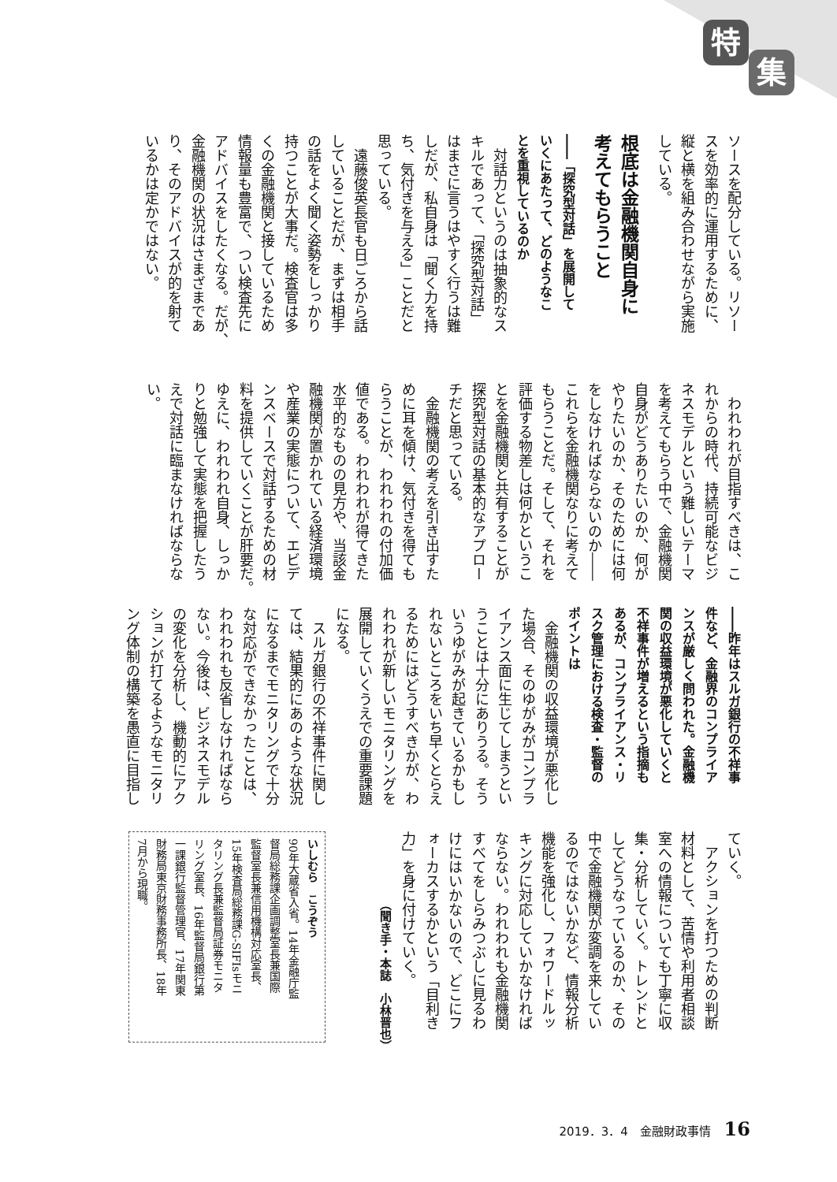特
集
ソースを配分している。リソー
スを効率的に運用するために、
縦と横を組み合わせながら実施
している。
根底は金融機関自身に
考えてもらうこと
――「探究型対話」を展開して
いくにあたって、どのようなこ
とを重視しているのか
　対話力というのは抽象的なス
キルであって、「探究型対話」
はまさに言うはやすく行うは難
しだが、私自身は「聞く力を持
ち、気付きを与える」ことだと
思っている。
　遠藤俊英長官も日ごろから話
していることだが、まずは相手
の話をよく聞く姿勢をしっかり
持つことが大事だ。検査官は多
くの金融機関と接しているため
情報量も豊富で、つい検査先に
アドバイスをしたくなる。だが、
金融機関の状況はさまざまであ
り、そのアドバイスが的を射て
いるかは定かではない。
　われわれが目指すべきは、こ
れからの時代、持続可能なビジ
ネスモデルという難しいテーマ
を考えてもらう中で、金融機関
自身がどうありたいのか、何が
やりたいのか、そのためには何
をしなければならないのか――
これらを金融機関なりに考えて
もらうことだ。そして、それを
評価する物差しは何かというこ
とを金融機関と共有することが
探究型対話の基本的なアプロー
チだと思っている。
　金融機関の考えを引き出すた
めに耳を傾け、気付きを得ても
らうことが、われわれの付加価
値である。われわれが得てきた
水平的なものの見方や、当該金
融機関が置かれている経済環境
や産業の実態について、エビデ
ンスベースで対話するための材
料を提供していくことが肝要だ。
ゆえに、われわれ自身、しっか
りと勉強して実態を把握したう
えで対話に臨まなければならな
い。
――昨年はスルガ銀行の不祥事
件など、金融界のコンプライア
ンスが厳しく問われた。金融機
関の収益環境が悪化していくと
不祥事件が増えるという指摘も
あるが、コンプライアンス・リ
スク管理における検査・監督の
ポイントは
　金融機関の収益環境が悪化し
た場合、そのゆがみがコンプラ
イアンス面に生じてしまうとい
うことは十分にありうる。そう
いうゆがみが起きているかもし
れないところをいち早くとらえ
るためにはどうすべきかが、わ
れわれが新しいモニタリングを
展開していくうえでの重要課題
になる。
　スルガ銀行の不祥事件に関し
ては、結果的にあのような状況
になるまでモニタリングで十分
な対応ができなかったことは、
われわれも反省しなければなら
ない。今後は、ビジネスモデル
の変化を分析し、機動的にアク
ションが打てるようなモニタリ
ング体制の構築を愚直に目指し
ていく。
　アクションを打つための判断
材料として、苦情や利用者相談
室への情報についても丁寧に収
集・分析していく。トレンドと
してどうなっているのか、その
中で金融機関が変調を来してい
るのではないかなど、情報分析
機能を強化し、フォワードルッ
キングに対応していかなければ
ならない。われわれも金融機関
すべてをしらみつぶしに見るわ
けにはいかないので、どこにフ
ォーカスするかという「目利き
力」を身に付けていく。
（聞き手・本誌　小林晋也）
いしむら　こうぞう
90年大蔵省入省。14年金融庁監
督局総務課企画調整室長兼国際
監督室長兼信用機構対応室長、
15年検査局総務課G-SIFIsモニ
タリング長兼監督局証券モニタ
リング室長、16年監督局銀行第
一課銀行監督管理官、17年関東
財務局東京財務事務所長、18年
7月から現職。
2019．3．4　金融財政事情 16